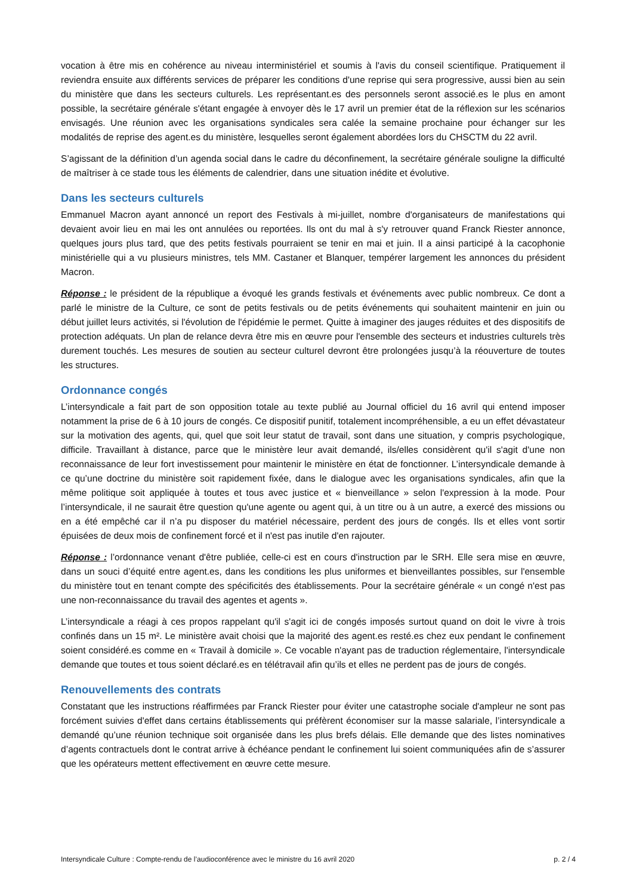vocation à être mis en cohérence au niveau interministériel et soumis à l'avis du conseil scientifique. Pratiquement il reviendra ensuite aux différents services de préparer les conditions d'une reprise qui sera progressive, aussi bien au sein du ministère que dans les secteurs culturels. Les représentant.es des personnels seront associé.es le plus en amont possible, la secrétaire générale s'étant engagée à envoyer dès le 17 avril un premier état de la réflexion sur les scénarios envisagés. Une réunion avec les organisations syndicales sera calée la semaine prochaine pour échanger sur les modalités de reprise des agent.es du ministère, lesquelles seront également abordées lors du CHSCTM du 22 avril.
S’agissant de la définition d’un agenda social dans le cadre du déconfinement, la secrétaire générale souligne la difficulté de maîtriser à ce stade tous les éléments de calendrier, dans une situation inédite et évolutive.
Dans les secteurs culturels
Emmanuel Macron ayant annoncé un report des Festivals à mi-juillet, nombre d'organisateurs de manifestations qui devaient avoir lieu en mai les ont annulées ou reportées. Ils ont du mal à s'y retrouver quand Franck Riester annonce, quelques jours plus tard, que des petits festivals pourraient se tenir en mai et juin. Il a ainsi participé à la cacophonie ministérielle qui a vu plusieurs ministres, tels MM. Castaner et Blanquer, tempérer largement les annonces du président Macron.
Réponse : le président de la république a évoqué les grands festivals et événements avec public nombreux. Ce dont a parlé le ministre de la Culture, ce sont de petits festivals ou de petits événements qui souhaitent maintenir en juin ou début juillet leurs activités, si l'évolution de l'épidémie le permet. Quitte à imaginer des jauges réduites et des dispositifs de protection adéquats. Un plan de relance devra être mis en œuvre pour l'ensemble des secteurs et industries culturels très durement touchés. Les mesures de soutien au secteur culturel devront être prolongées jusqu’à la réouverture de toutes les structures.
Ordonnance congés
L’intersyndicale a fait part de son opposition totale au texte publié au Journal officiel du 16 avril qui entend imposer notamment la prise de 6 à 10 jours de congés. Ce dispositif punitif, totalement incompréhensible, a eu un effet dévastateur sur la motivation des agents, qui, quel que soit leur statut de travail, sont dans une situation, y compris psychologique, difficile. Travaillant à distance, parce que le ministère leur avait demandé, ils/elles considèrent qu'il s'agit d'une non reconnaissance de leur fort investissement pour maintenir le ministère en état de fonctionner. L’intersyndicale demande à ce qu’une doctrine du ministère soit rapidement fixée, dans le dialogue avec les organisations syndicales, afin que la même politique soit appliquée à toutes et tous avec justice et « bienveillance » selon l'expression à la mode. Pour l’intersyndicale, il ne saurait être question qu'une agente ou agent qui, à un titre ou à un autre, a exercé des missions ou en a été empêché car il n’a pu disposer du matériel nécessaire, perdent des jours de congés. Ils et elles vont sortir épuisées de deux mois de confinement forcé et il n'est pas inutile d'en rajouter.
Réponse : l’ordonnance venant d'être publiée, celle-ci est en cours d'instruction par le SRH. Elle sera mise en œuvre, dans un souci d’équité entre agent.es, dans les conditions les plus uniformes et bienveillantes possibles, sur l'ensemble du ministère tout en tenant compte des spécificités des établissements. Pour la secrétaire générale « un congé n'est pas une non-reconnaissance du travail des agentes et agents ».
L’intersyndicale a réagi à ces propos rappelant qu'il s'agit ici de congés imposés surtout quand on doit le vivre à trois confinés dans un 15 m². Le ministère avait choisi que la majorité des agent.es resté.es chez eux pendant le confinement soient considéré.es comme en « Travail à domicile ». Ce vocable n'ayant pas de traduction réglementaire, l'intersyndicale demande que toutes et tous soient déclaré.es en télétravail afin qu’ils et elles ne perdent pas de jours de congés.
Renouvellements des contrats
Constatant que les instructions réaffirmées par Franck Riester pour éviter une catastrophe sociale d'ampleur ne sont pas forcément suivies d'effet dans certains établissements qui préfèrent économiser sur la masse salariale, l’intersyndicale a demandé qu’une réunion technique soit organisée dans les plus brefs délais. Elle demande que des listes nominatives d’agents contractuels dont le contrat arrive à échéance pendant le confinement lui soient communiquées afin de s’assurer que les opérateurs mettent effectivement en œuvre cette mesure.
Intersyndicale Culture : Compte-rendu de l’audioconférence avec le ministre du 16 avril 2020 p. 2 / 4